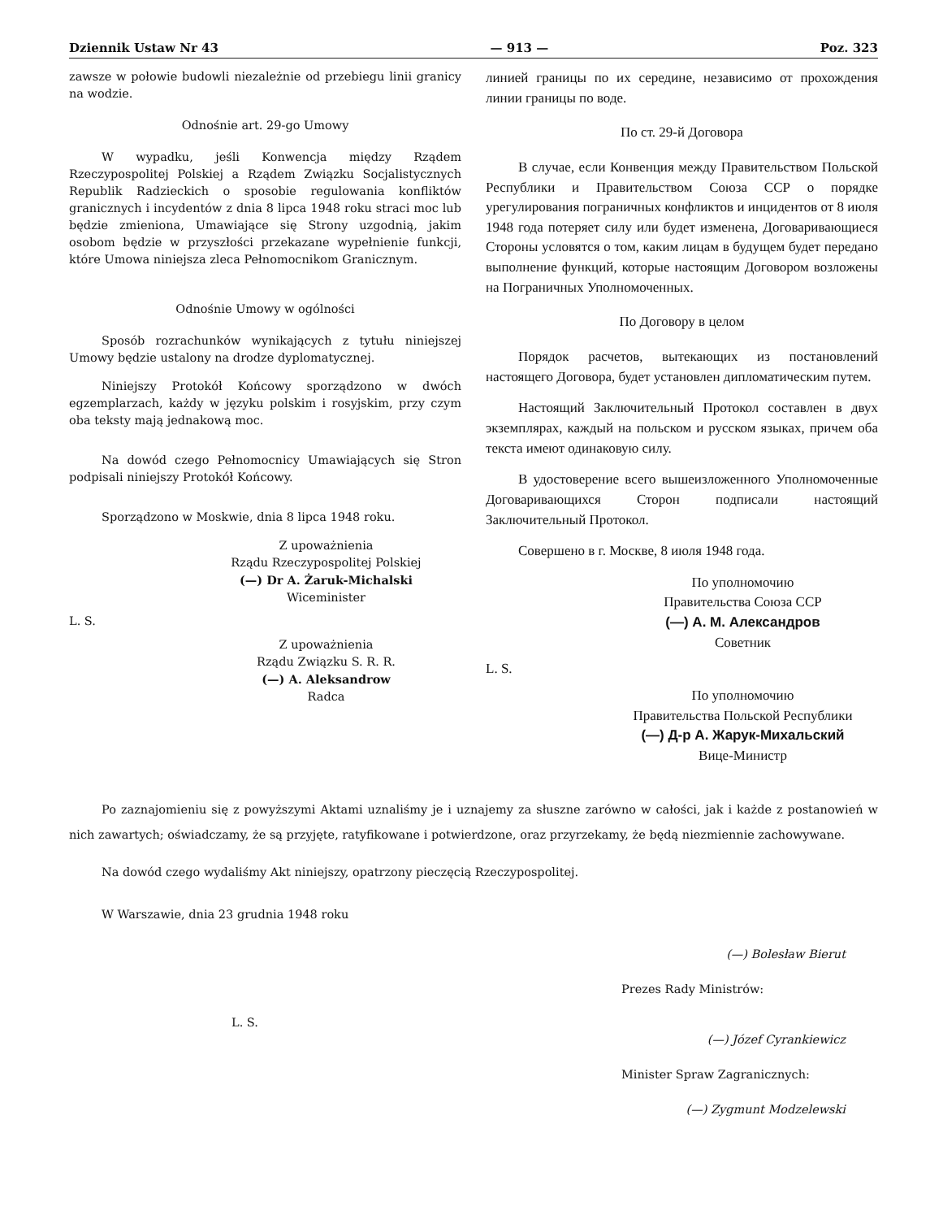Dziennik Ustaw Nr 43 — 913 — Poz. 323
zawsze w połowie budowli niezależnie od przebiegu linii granicy na wodzie.
Odnośnie art. 29-go Umowy
W wypadku, jeśli Konwencja między Rządem Rzeczypospolitej Polskiej a Rządem Związku Socjalistycznych Republik Radzieckich o sposobie regulowania konfliktów granicznych i incydentów z dnia 8 lipca 1948 roku straci moc lub będzie zmieniona, Umawiające się Strony uzgodnią, jakim osobom będzie w przyszłości przekazane wypełnienie funkcji, które Umowa niniejsza zleca Pełnomocnikom Granicznym.
Odnośnie Umowy w ogólności
Sposób rozrachunków wynikających z tytułu niniejszej Umowy będzie ustalony na drodze dyplomatycznej.
Niniejszy Protokół Końcowy sporządzono w dwóch egzemplarzach, każdy w języku polskim i rosyjskim, przy czym oba teksty mają jednakową moc.
Na dowód czego Pełnomocnicy Umawiających się Stron podpisali niniejszy Protokół Końcowy.
Sporządzono w Moskwie, dnia 8 lipca 1948 roku.
Z upoważnienia
Rządu Rzeczypospolitej Polskiej
(—) Dr A. Żaruk-Michalski
Wiceminister
L. S.
Z upoważnienia
Rządu Związku S. R. R.
(—) A. Aleksandrow
Radca
линией границы по их середине, независимо от прохождения линии границы по воде.
По ст. 29-й Договора
В случае, если Конвенция между Правительством Польской Республики и Правительством Союза ССР о порядке урегулирования пограничных конфликтов и инцидентов от 8 июля 1948 года потеряет силу или будет изменена, Договаривающиеся Стороны условятся о том, каким лицам в будущем будет передано выполнение функций, которые настоящим Договором возложены на Пограничных Уполномоченных.
По Договору в целом
Порядок расчетов, вытекающих из постановлений настоящего Договора, будет установлен дипломатическим путем.
Настоящий Заключительный Протокол составлен в двух экземплярах, каждый на польском и русском языках, причем оба текста имеют одинаковую силу.
В удостоверение всего вышеизложенного Уполномоченные Договаривающихся Сторон подписали настоящий Заключительный Протокол.
Совершено в г. Москве, 8 июля 1948 года.
По уполномочию
Правительства Союза ССР
(—) А. М. Александров
Советник
L. S.
По уполномочию
Правительства Польской Республики
(—) Д-р А. Жарук-Михальский
Вице-Министр
Po zaznajomieniu się z powyższymi Aktami uznaliśmy je i uznajemy za słuszne zarówno w całości, jak i każde z postanowień w nich zawartych; oświadczamy, że są przyjęte, ratyfikowane i potwierdzone, oraz przyrzekamy, że będą niezmiennie zachowywane.
Na dowód czego wydaliśmy Akt niniejszy, opatrzony pieczęcią Rzeczypospolitej.
W Warszawie, dnia 23 grudnia 1948 roku
(—) Bolesław Bierut
Prezes Rady Ministrów:
L. S.
(—) Józef Cyrankiewicz
Minister Spraw Zagranicznych:
(—) Zygmunt Modzelewski